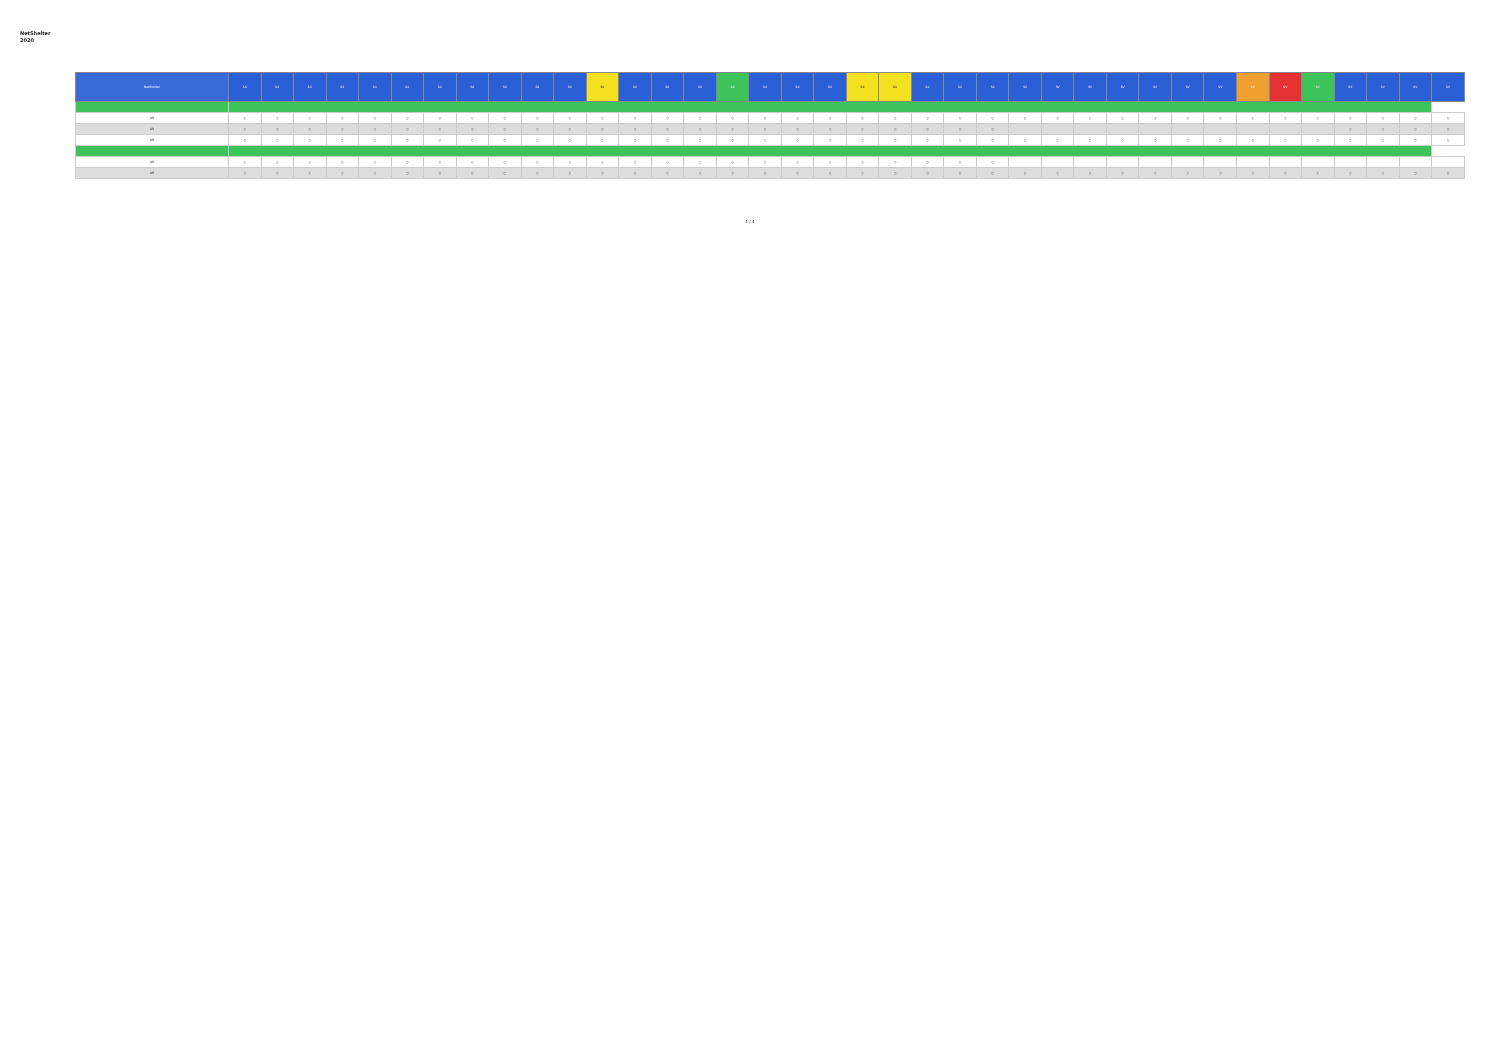NetShelter
2020
| NetShelter | SX | SX | SX | SX | SX | SX | SX | SX | SX | SX | SX | SX | SX | SX | SX | SX | SX | SX | SX | SX | SX | SX | SX | SX | SV | SV | SV | SV | SV | SV | SV | SV | SV | SV | SV | SV | SV | SV |
| --- | --- | --- | --- | --- | --- | --- | --- | --- | --- | --- | --- | --- | --- | --- | --- | --- | --- | --- | --- | --- | --- | --- | --- | --- | --- | --- | --- | --- | --- | --- | --- | --- | --- | --- | --- | --- | --- | --- |
| AR | ○ | ○ | ○ | ○ | ○ | ○ | ○ | ○ | ○ | ○ | ○ | ○ | ○ | ○ | ○ | ○ | ○ | ○ | ○ | ○ | ○ | ○ | ○ | ○ | ○ | ○ | ○ | ○ | ○ | ○ | ○ | ○ | ○ | ○ | ○ | ○ | ○ | ○ |
| AR | ○ | ○ | ○ | ○ | ○ | ○ | ○ | ○ | ○ | ○ | ○ | ○ | ○ | ○ | ○ | ○ | ○ | ○ | ○ | ○ | ○ | ○ | ○ | ○ | | | | | | | | | | | ○ | ○ | ○ | ○ |
| AR | ○ | ○ | ○ | ○ | ○ | ○ | ○ | ○ | ○ | ○ | ○ | ○ | ○ | ○ | ○ | ○ | ○ | ○ | ○ | ○ | ○ | ○ | ○ | ○ | ○ | ○ | ○ | ○ | ○ | ○ | ○ | ○ | ○ | ○ | ○ | ○ | ○ | ○ |
| AR | ○ | ○ | ○ | ○ | ○ | ○ | ○ | ○ | ○ | ○ | ○ | ○ | ○ | ○ | ○ | ○ | ○ | ○ | ○ | ○ | ○ | ○ | ○ | ○ | | | | | | | | | | | | | | |
| AR | ○ | ○ | ○ | ○ | ○ | ○ | ○ | ○ | ○ | ○ | ○ | ○ | ○ | ○ | ○ | ○ | ○ | ○ | ○ | ○ | ○ | ○ | ○ | ○ | ○ | ○ | ○ | ○ | ○ | ○ | ○ | ○ | ○ | ○ | ○ | ○ | ○ | ○ |
1 / 4